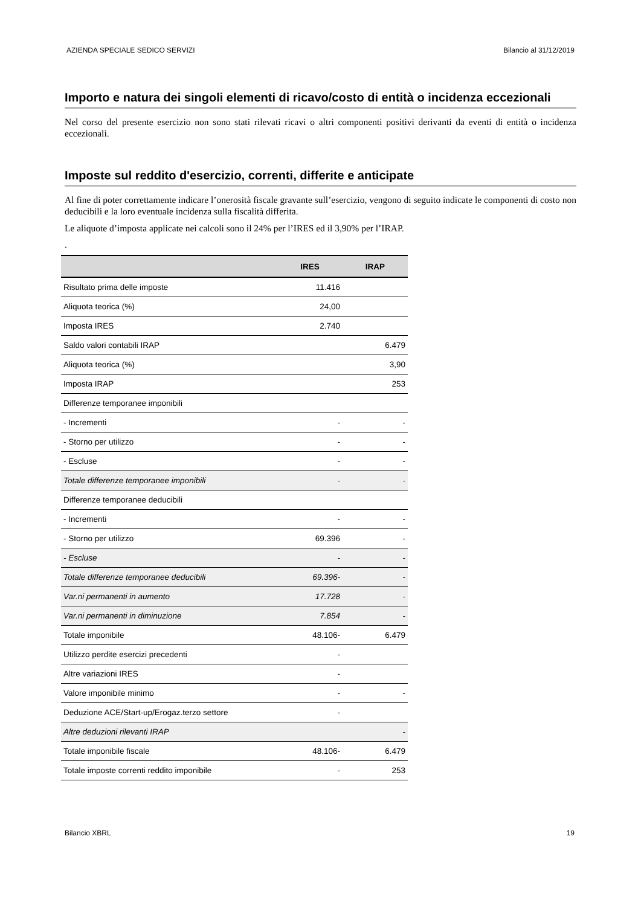AZIENDA SPECIALE SEDICO SERVIZI Bilancio al 31/12/2019
Importo e natura dei singoli elementi di ricavo/costo di entità o incidenza eccezionali
Nel corso del presente esercizio non sono stati rilevati ricavi o altri componenti positivi derivanti da eventi di entità o incidenza eccezionali.
Imposte sul reddito d'esercizio, correnti, differite e anticipate
Al fine di poter correttamente indicare l’onerosità fiscale gravante sull’esercizio, vengono di seguito indicate le componenti di costo non deducibili e la loro eventuale incidenza sulla fiscalità differita.
Le aliquote d’imposta applicate nei calcoli sono il 24% per l’IRES ed il 3,90% per l’IRAP.
.
| | IRES | IRAP |
| --- | --- | --- |
| Risultato prima delle imposte | 11.416 | |
| Aliquota teorica (%) | 24,00 | |
| Imposta IRES | 2.740 | |
| Saldo valori contabili IRAP | | 6.479 |
| Aliquota teorica (%) | | 3,90 |
| Imposta IRAP | | 253 |
| Differenze temporanee imponibili | | |
| - Incrementi | - | - |
| - Storno per utilizzo | - | - |
| - Escluse | - | - |
| Totale differenze temporanee imponibili | - | - |
| Differenze temporanee deducibili | | |
| - Incrementi | - | - |
| - Storno per utilizzo | 69.396 | - |
| - Escluse | - | - |
| Totale differenze temporanee deducibili | 69.396- | - |
| Var.ni permanenti in aumento | 17.728 | - |
| Var.ni permanenti in diminuzione | 7.854 | - |
| Totale imponibile | 48.106- | 6.479 |
| Utilizzo perdite esercizi precedenti | - | |
| Altre variazioni IRES | - | |
| Valore imponibile minimo | - | - |
| Deduzione ACE/Start-up/Erogaz.terzo settore | - | |
| Altre deduzioni rilevanti IRAP | | - |
| Totale imponibile fiscale | 48.106- | 6.479 |
| Totale imposte correnti reddito imponibile | - | 253 |
Bilancio XBRL 19